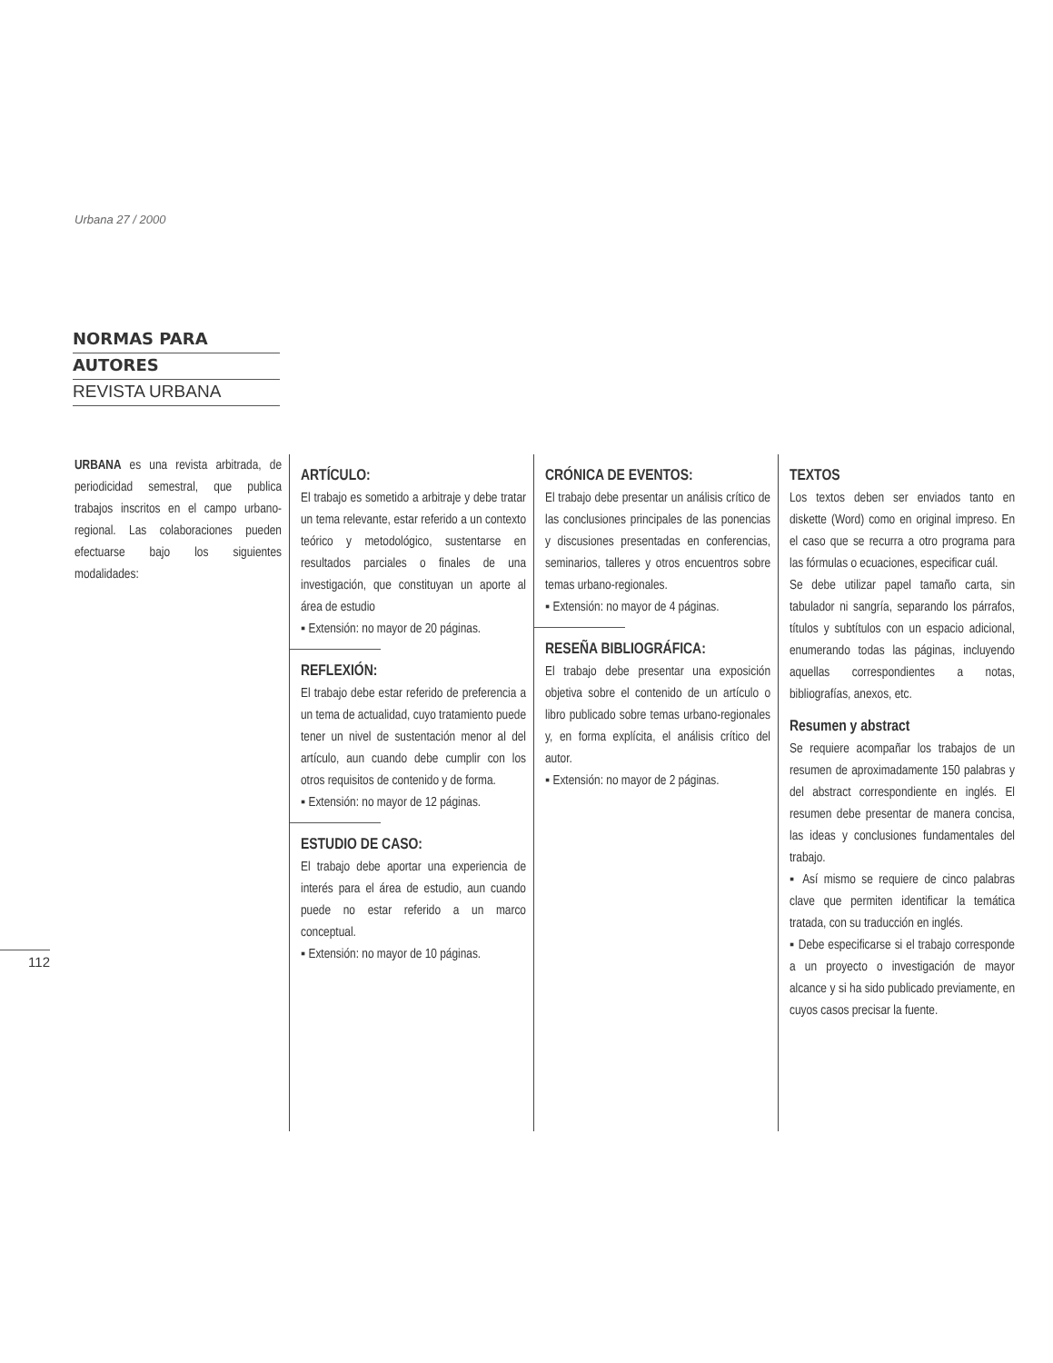Urbana 27 / 2000
NORMAS PARA
AUTORES
REVISTA URBANA
URBANA es una revista arbitrada, de periodicidad semestral, que publica trabajos inscritos en el campo urbano-regional. Las colaboraciones pueden efectuarse bajo los siguientes modalidades:
ARTÍCULO:
El trabajo es sometido a arbitraje y debe tratar un tema relevante, estar referido a un contexto teórico y metodológico, sustentarse en resultados parciales o finales de una investigación, que constituyan un aporte al área de estudio
▪ Extensión: no mayor de 20 páginas.
REFLEXIÓN:
El trabajo debe estar referido de preferencia a un tema de actualidad, cuyo tratamiento puede tener un nivel de sustentación menor al del artículo, aun cuando debe cumplir con los otros requisitos de contenido y de forma.
▪ Extensión: no mayor de 12 páginas.
ESTUDIO DE CASO:
El trabajo debe aportar una experiencia de interés para el área de estudio, aun cuando puede no estar referido a un marco conceptual.
▪ Extensión: no mayor de 10 páginas.
CRÓNICA DE EVENTOS:
El trabajo debe presentar un análisis crítico de las conclusiones principales de las ponencias y discusiones presentadas en conferencias, seminarios, talleres y otros encuentros sobre temas urbano-regionales.
▪ Extensión: no mayor de 4 páginas.
RESEÑA BIBLIOGRÁFICA:
El trabajo debe presentar una exposición objetiva sobre el contenido de un artículo o libro publicado sobre temas urbano-regionales y, en forma explícita, el análisis crítico del autor.
▪ Extensión: no mayor de 2 páginas.
TEXTOS
Los textos deben ser enviados tanto en diskette (Word) como en original impreso. En el caso que se recurra a otro programa para las fórmulas o ecuaciones, especificar cuál.
Se debe utilizar papel tamaño carta, sin tabulador ni sangría, separando los párrafos, títulos y subtítulos con un espacio adicional, enumerando todas las páginas, incluyendo aquellas correspondientes a notas, bibliografías, anexos, etc.
Resumen y abstract
Se requiere acompañar los trabajos de un resumen de aproximadamente 150 palabras y del abstract correspondiente en inglés. El resumen debe presentar de manera concisa, las ideas y conclusiones fundamentales del trabajo.
▪ Así mismo se requiere de cinco palabras clave que permiten identificar la temática tratada, con su traducción en inglés.
▪ Debe especificarse si el trabajo corresponde a un proyecto o investigación de mayor alcance y si ha sido publicado previamente, en cuyos casos precisar la fuente.
112